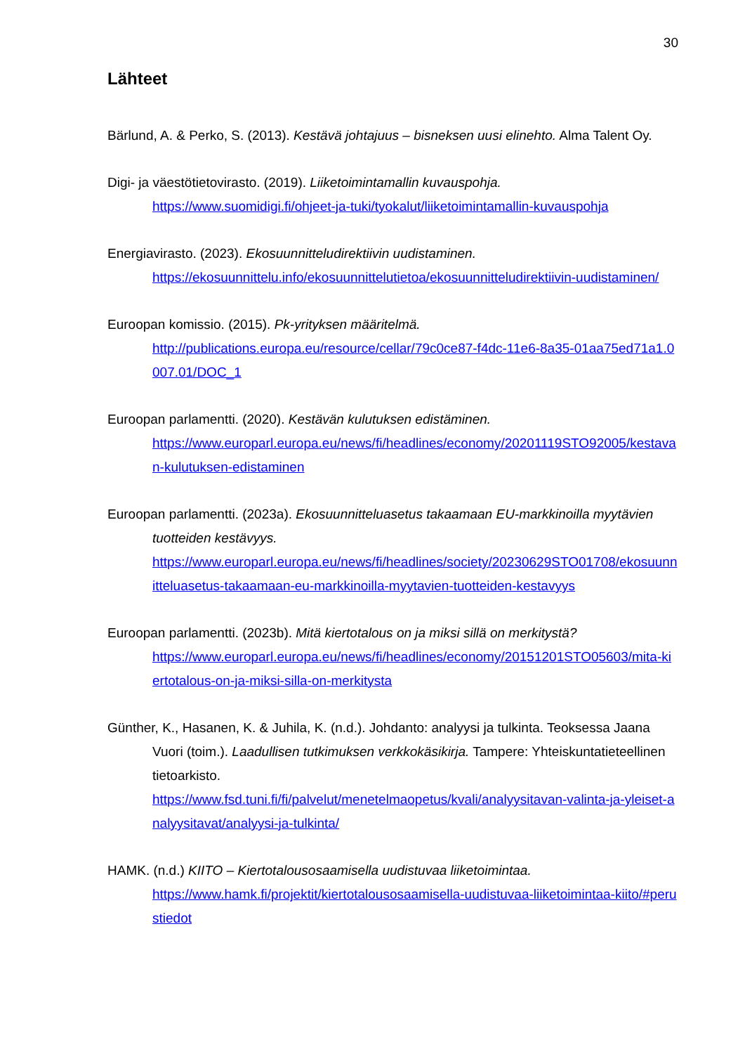30
Lähteet
Bärlund, A. & Perko, S. (2013). Kestävä johtajuus – bisneksen uusi elinehto. Alma Talent Oy.
Digi- ja väestötietovirasto. (2019). Liiketoimintamallin kuvauspohja.
https://www.suomidigi.fi/ohjeet-ja-tuki/tyokalut/liiketoimintamallin-kuvauspohja
Energiavirasto. (2023). Ekosuunnitteludirektiivin uudistaminen.
https://ekosuunnittelu.info/ekosuunnittelutietoa/ekosuunnitteludirektiivin-uudistaminen/
Euroopan komissio. (2015). Pk-yrityksen määritelmä.
http://publications.europa.eu/resource/cellar/79c0ce87-f4dc-11e6-8a35-01aa75ed71a1.0007.01/DOC_1
Euroopan parlamentti. (2020). Kestävän kulutuksen edistäminen.
https://www.europarl.europa.eu/news/fi/headlines/economy/20201119STO92005/kestavan-kulutuksen-edistaminen
Euroopan parlamentti. (2023a). Ekosuunnitteluasetus takaamaan EU-markkinoilla myytävien tuotteiden kestävyys.
https://www.europarl.europa.eu/news/fi/headlines/society/20230629STO01708/ekosuunnitteluasetus-takaamaan-eu-markkinoilla-myytavien-tuotteiden-kestavyys
Euroopan parlamentti. (2023b). Mitä kiertotalous on ja miksi sillä on merkitystä?
https://www.europarl.europa.eu/news/fi/headlines/economy/20151201STO05603/mita-kiertotalous-on-ja-miksi-silla-on-merkitysta
Günther, K., Hasanen, K. & Juhila, K. (n.d.). Johdanto: analyysi ja tulkinta. Teoksessa Jaana Vuori (toim.). Laadullisen tutkimuksen verkkokäsikirja. Tampere: Yhteiskuntatieteellinen tietoarkisto.
https://www.fsd.tuni.fi/fi/palvelut/menetelmaopetus/kvali/analyysitavan-valinta-ja-yleiset-analyysitavat/analyysi-ja-tulkinta/
HAMK. (n.d.) KIITO – Kiertotalousosaamisella uudistuvaa liiketoimintaa.
https://www.hamk.fi/projektit/kiertotalousosaamisella-uudistuvaa-liiketoimintaa-kiito/#perustiedot